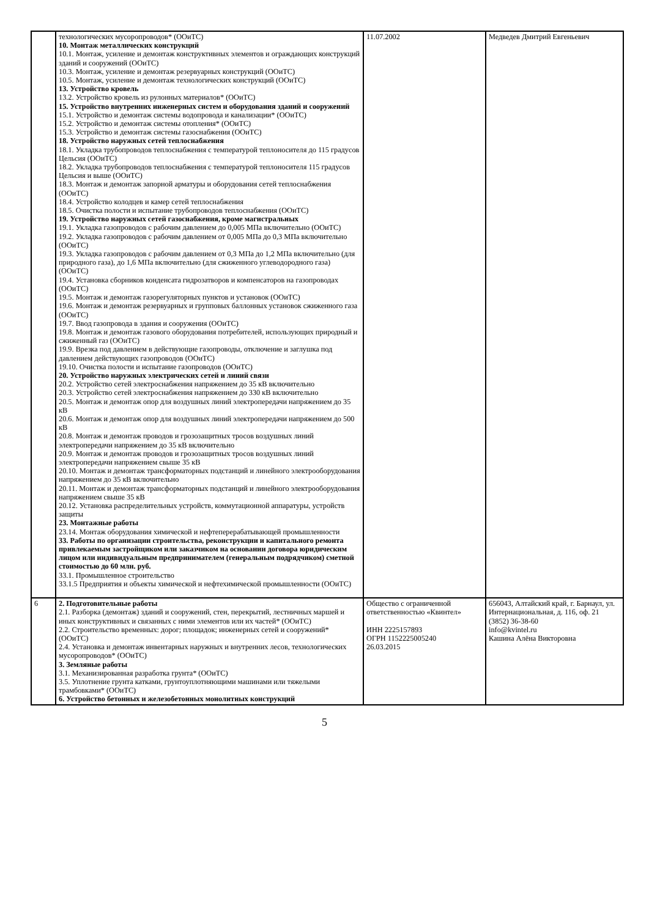| | технологических мусоропроводов* (ООиТС) 10. Монтаж металлических конструкций 10.1. Монтаж, усиление и демонтаж конструктивных элементов и ограждающих конструкций зданий и сооружений (ООиТС) 10.3. Монтаж, усиление и демонтаж резервуарных конструкций (ООиТС) 10.5. Монтаж, усиление и демонтаж технологических конструкций (ООиТС) 13. Устройство кровель 13.2. Устройство кровель из рулонных материалов* (ООиТС) 15. Устройство внутренних инженерных систем и оборудования зданий и сооружений 15.1. Устройство и демонтаж системы водопровода и канализации* (ООиТС) 15.2. Устройство и демонтаж системы отопления* (ООиТС) 15.3. Устройство и демонтаж системы газоснабжения (ООиТС) 18. Устройство наружных сетей теплоснабжения 18.1. Укладка трубопроводов теплоснабжения с температурой теплоносителя до 115 градусов Цельсия (ООиТС) 18.2. Укладка трубопроводов теплоснабжения с температурой теплоносителя 115 градусов Цельсия и выше (ООиТС) 18.3. Монтаж и демонтаж запорной арматуры и оборудования сетей теплоснабжения (ООиТС) 18.4. Устройство колодцев и камер сетей теплоснабжения 18.5. Очистка полости и испытание трубопроводов теплоснабжения (ООиТС) 19. Устройство наружных сетей газоснабжения, кроме магистральных 19.1. Укладка газопроводов с рабочим давлением до 0,005 МПа включительно (ООиТС) 19.2. Укладка газопроводов с рабочим давлением от 0,005 МПа до 0,3 МПа включительно (ООиТС) 19.3. Укладка газопроводов с рабочим давлением от 0,3 МПа до 1,2 МПа включительно (для природного газа), до 1,6 МПа включительно (для сжиженного углеводородного газа) (ООиТС) 19.4. Установка сборников конденсата гидрозатворов и компенсаторов на газопроводах (ООиТС) 19.5. Монтаж и демонтаж газорегуляторных пунктов и установок (ООиТС) 19.6. Монтаж и демонтаж резервуарных и групповых баллонных установок сжиженного газа (ООиТС) 19.7. Ввод газопровода в здания и сооружения (ООиТС) 19.8. Монтаж и демонтаж газового оборудования потребителей, использующих природный и сжиженный газ (ООиТС) 19.9. Врезка под давлением в действующие газопроводы, отключение и заглушка под давлением действующих газопроводов (ООиТС) 19.10. Очистка полости и испытание газопроводов (ООиТС) 20. Устройство наружных электрических сетей и линий связи 20.2. Устройство сетей электроснабжения напряжением до 35 кВ включительно 20.3. Устройство сетей электроснабжения напряжением до 330 кВ включительно 20.5. Монтаж и демонтаж опор для воздушных линий электропередачи напряжением до 35 кВ 20.6. Монтаж и демонтаж опор для воздушных линий электропередачи напряжением до 500 кВ 20.8. Монтаж и демонтаж проводов и грозозащитных тросов воздушных линий электропередачи напряжением до 35 кВ включительно 20.9. Монтаж и демонтаж проводов и грозозащитных тросов воздушных линий электропередачи напряжением свыше 35 кВ 20.10. Монтаж и демонтаж трансформаторных подстанций и линейного электрооборудования напряжением до 35 кВ включительно 20.11. Монтаж и демонтаж трансформаторных подстанций и линейного электрооборудования напряжением свыше 35 кВ 20.12. Установка распределительных устройств, коммутационной аппаратуры, устройств защиты 23. Монтажные работы 23.14. Монтаж оборудования химической и нефтеперерабатывающей промышленности 33. Работы по организации строительства, реконструкции и капитального ремонта привлекаемым застройщиком или заказчиком на основании договора юридическим лицом или индивидуальным предпринимателем (генеральным подрядчиком) сметной стоимостью до 60 млн. руб. 33.1. Промышленное строительство 33.1.5 Предприятия и объекты химической и нефтехимической промышленности (ООиТС) | 11.07.2002 | Медведев Дмитрий Евгеньевич |
| 6 | 2. Подготовительные работы 2.1. Разборка (демонтаж) зданий и сооружений, стен, перекрытий, лестничных маршей и иных конструктивных и связанных с ними элементов или их частей* (ООиТС) 2.2. Строительство временных: дорог; площадок; инженерных сетей и сооружений* (ООиТС) 2.4. Установка и демонтаж инвентарных наружных и внутренних лесов, технологических мусоропроводов* (ООиТС) 3. Земляные работы 3.1. Механизированная разработка грунта* (ООиТС) 3.5. Уплотнение грунта катками, грунтоуплотняющими машинами или тяжелыми трамбовками* (ООиТС) 6. Устройство бетонных и железобетонных монолитных конструкций | Общество с ограниченной ответственностью «Квинтел» ИНН 2225157893 ОГРН 1152225005240 26.03.2015 | 656043, Алтайский край, г. Барнаул, ул. Интернациональная, д. 116, оф. 21 (3852) 36-38-60 info@kvintel.ru Кашина Алёна Викторовна |
5